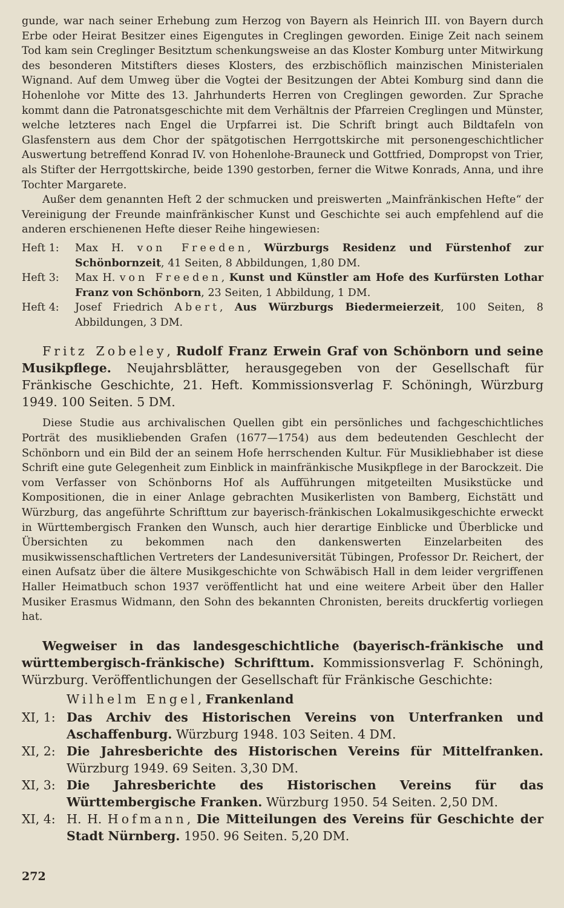gunde, war nach seiner Erhebung zum Herzog von Bayern als Heinrich III. von Bayern durch Erbe oder Heirat Besitzer eines Eigengutes in Creglingen geworden. Einige Zeit nach seinem Tod kam sein Creglinger Besitztum schenkungsweise an das Kloster Komburg unter Mitwirkung des besonderen Mitstifters dieses Klosters, des erzbischöflich mainzischen Ministerialen Wignand. Auf dem Umweg über die Vogtei der Besitzungen der Abtei Komburg sind dann die Hohenlohe vor Mitte des 13. Jahrhunderts Herren von Creglingen geworden. Zur Sprache kommt dann die Patronatsgeschichte mit dem Verhältnis der Pfarreien Creglingen und Münster, welche letzteres nach Engel die Urpfarrei ist. Die Schrift bringt auch Bildtafeln von Glasfenstern aus dem Chor der spätgotischen Herrgottskirche mit personengeschichtlicher Auswertung betreffend Konrad IV. von Hohenlohe-Brauneck und Gottfried, Dompropst von Trier, als Stifter der Herrgottskirche, beide 1390 gestorben, ferner die Witwe Konrads, Anna, und ihre Tochter Margarete.
Außer dem genannten Heft 2 der schmucken und preiswerten „Mainfränkischen Hefte“ der Vereinigung der Freunde mainfränkischer Kunst und Geschichte sei auch empfehlend auf die anderen erschienenen Hefte dieser Reihe hingewiesen:
Heft 1: Max H. von Freeden, Würzburgs Residenz und Fürstenhof zur Schönbornzeit, 41 Seiten, 8 Abbildungen, 1,80 DM.
Heft 3: Max H. von Freeden, Kunst und Künstler am Hofe des Kurfürsten Lothar Franz von Schönborn, 23 Seiten, 1 Abbildung, 1 DM.
Heft 4: Josef Friedrich Abert, Aus Würzburgs Biedermeierzeit, 100 Seiten, 8 Abbildungen, 3 DM.
Fritz Zobeley, Rudolf Franz Erwein Graf von Schönborn und seine Musikpflege. Neujahrsblätter, herausgegeben von der Gesellschaft für Fränkische Geschichte, 21. Heft. Kommissionsverlag F. Schöningh, Würzburg 1949. 100 Seiten. 5 DM.
Diese Studie aus archivalischen Quellen gibt ein persönliches und fachgeschichtliches Porträt des musikliebenden Grafen (1677—1754) aus dem bedeutenden Geschlecht der Schönborn und ein Bild der an seinem Hofe herrschenden Kultur. Für Musikliebhaber ist diese Schrift eine gute Gelegenheit zum Einblick in mainfränkische Musikpflege in der Barockzeit. Die vom Verfasser von Schönborns Hof als Aufführungen mitgeteilten Musikstücke und Kompositionen, die in einer Anlage gebrachten Musikerlisten von Bamberg, Eichstätt und Würzburg, das angeführte Schrifttum zur bayerisch-fränkischen Lokalmusikgeschichte erweckt in Württembergisch Franken den Wunsch, auch hier derartige Einblicke und Überblicke und Übersichten zu bekommen nach den dankenswerten Einzelarbeiten des musikwissenschaftlichen Vertreters der Landesuniversität Tübingen, Professor Dr. Reichert, der einen Aufsatz über die ältere Musikgeschichte von Schwäbisch Hall in dem leider vergriffenen Haller Heimatbuch schon 1937 veröffentlicht hat und eine weitere Arbeit über den Haller Musiker Erasmus Widmann, den Sohn des bekannten Chronisten, bereits druckfertig vorliegen hat.
Wegweiser in das landesgeschichtliche (bayerisch-fränkische und württembergisch-fränkische) Schrifttum. Kommissionsverlag F. Schöningh, Würzburg. Veröffentlichungen der Gesellschaft für Fränkische Geschichte:
Wilhelm Engel, Frankenland
XI, 1: Das Archiv des Historischen Vereins von Unterfranken und Aschaffenburg. Würzburg 1948. 103 Seiten. 4 DM.
XI, 2: Die Jahresberichte des Historischen Vereins für Mittelfranken. Würzburg 1949. 69 Seiten. 3,30 DM.
XI, 3: Die Jahresberichte des Historischen Vereins für das Württembergische Franken. Würzburg 1950. 54 Seiten. 2,50 DM.
XI, 4: H. H. Hofmann, Die Mitteilungen des Vereins für Geschichte der Stadt Nürnberg. 1950. 96 Seiten. 5,20 DM.
272